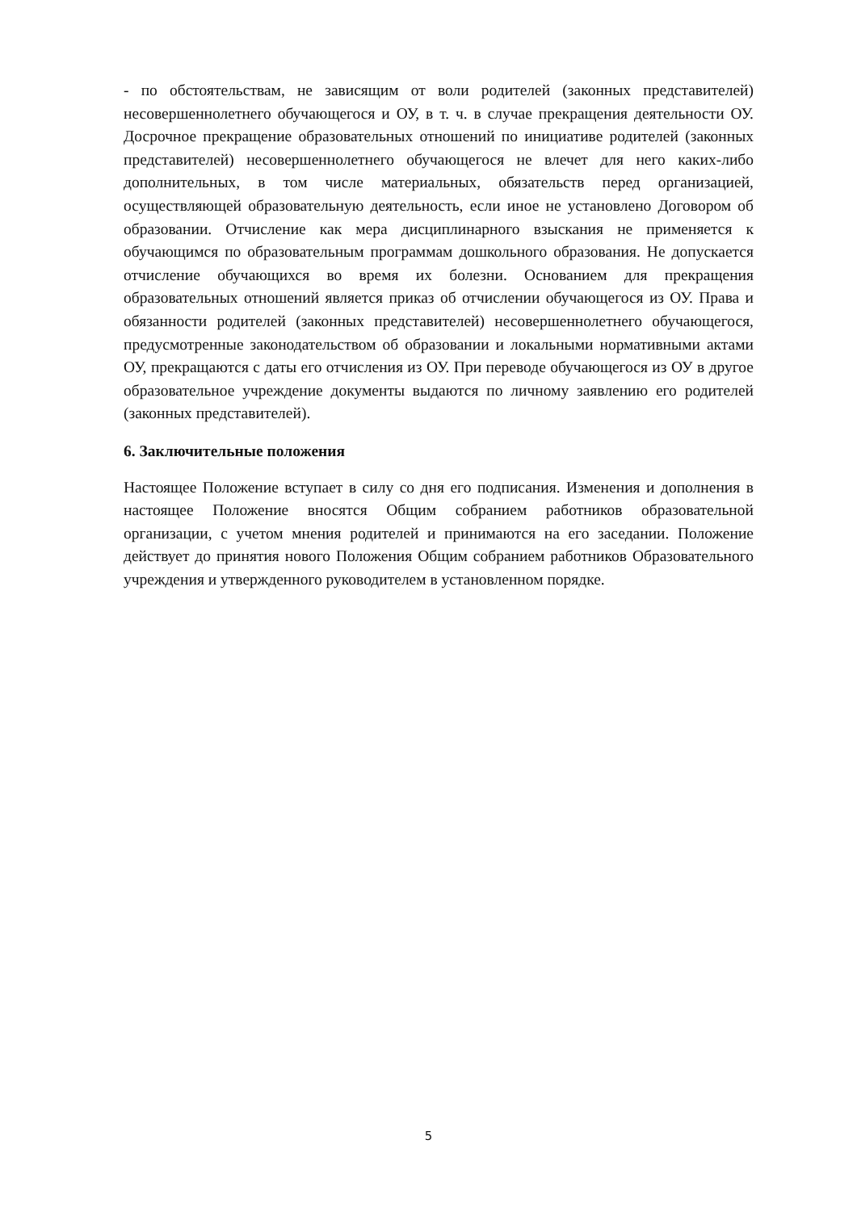- по обстоятельствам, не зависящим от воли родителей (законных представителей) несовершеннолетнего обучающегося и ОУ, в т. ч. в случае прекращения деятельности ОУ. Досрочное прекращение образовательных отношений по инициативе родителей (законных представителей) несовершеннолетнего обучающегося не влечет для него каких-либо дополнительных, в том числе материальных, обязательств перед организацией, осуществляющей образовательную деятельность, если иное не установлено Договором об образовании. Отчисление как мера дисциплинарного взыскания не применяется к обучающимся по образовательным программам дошкольного образования. Не допускается отчисление обучающихся во время их болезни. Основанием для прекращения образовательных отношений является приказ об отчислении обучающегося из ОУ. Права и обязанности родителей (законных представителей) несовершеннолетнего обучающегося, предусмотренные законодательством об образовании и локальными нормативными актами ОУ, прекращаются с даты его отчисления из ОУ. При переводе обучающегося из ОУ в другое образовательное учреждение документы выдаются по личному заявлению его родителей (законных представителей).
6. Заключительные положения
Настоящее Положение вступает в силу со дня его подписания. Изменения и дополнения в настоящее Положение вносятся Общим собранием работников образовательной организации, с учетом мнения родителей и принимаются на его заседании. Положение действует до принятия нового Положения Общим собранием работников Образовательного учреждения и утвержденного руководителем в установленном порядке.
5